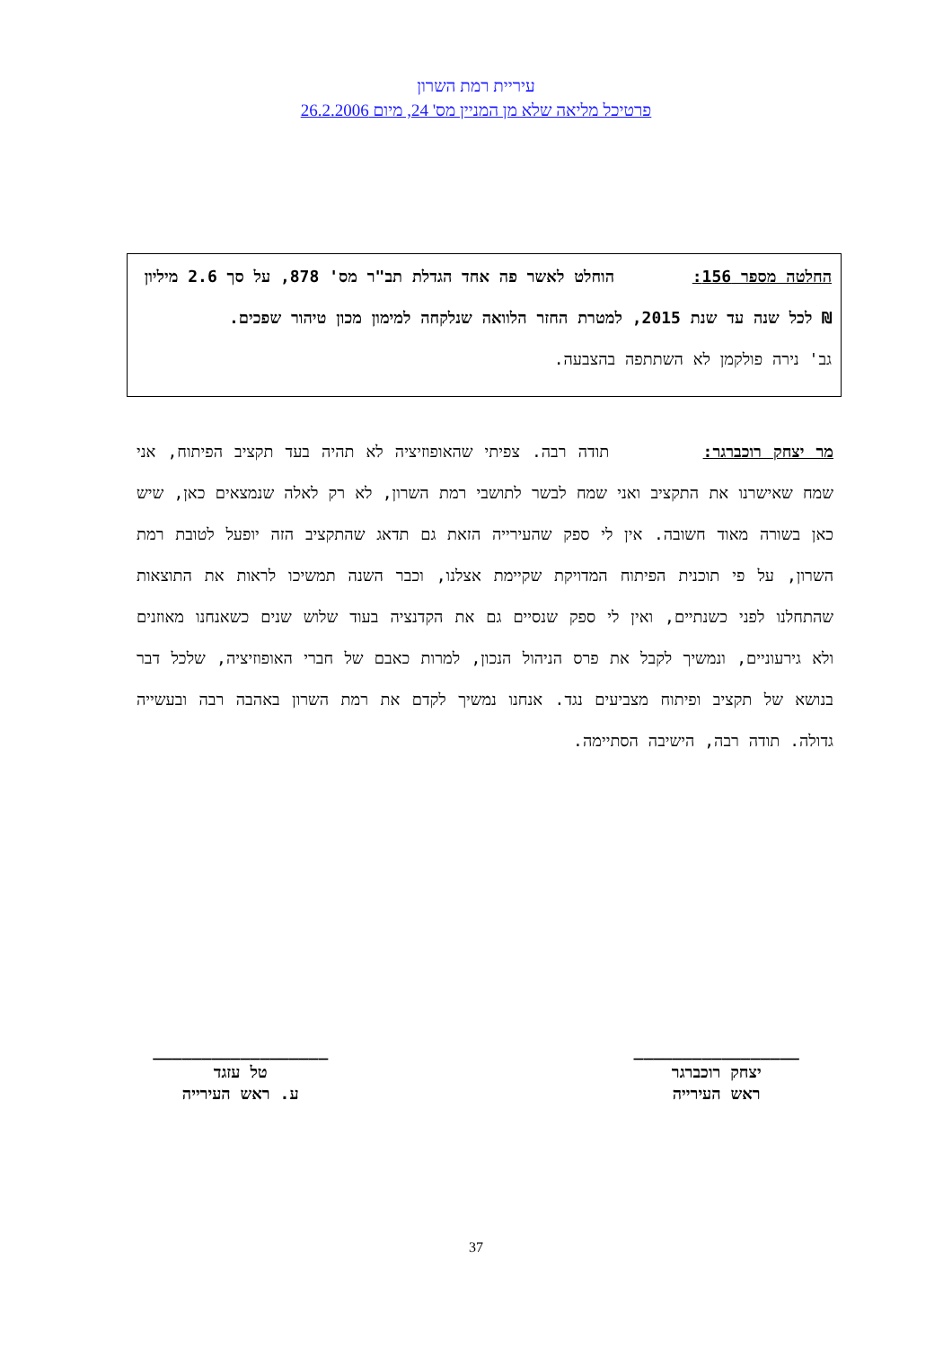עיריית רמת השרון
פרטיכל מליאה שלא מן המניין מס' 24, מיום 26.2.2006
החלטה מספר 156: הוחלט לאשר פה אחד הגדלת תב"ר מס' 878, על סך 2.6 מיליון ₪ לכל שנה עד שנת 2015, למטרת החזר הלוואה שנלקחה למימון מכון טיהור שפכים.
גב' נירה פולקמן לא השתתפה בהצבעה.
מר יצחק רוכברגר: תודה רבה. צפיתי שהאופוזיציה לא תהיה בעד תקציב הפיתוח, אני שמח שאישרנו את התקציב ואני שמח לבשר לתושבי רמת השרון, לא רק לאלה שנמצאים כאן, שיש כאן בשורה מאוד חשובה. אין לי ספק שהעירייה הזאת גם תדאג שהתקציב הזה יופעל לטובת רמת השרון, על פי תוכנית הפיתוח המדויקת שקיימת אצלנו, וכבר השנה תמשיכו לראות את התוצאות שהתחלנו לפני כשנתיים, ואין לי ספק שנסיים גם את הקדנציה בעוד שלוש שנים כשאנחנו מאוזנים ולא גירעוניים, ונמשיך לקבל את פרס הניהול הנכון, למרות כאבם של חברי האופוזיציה, שלכל דבר בנושא של תקציב ופיתוח מצביעים נגד. אנחנו נמשיך לקדם את רמת השרון באהבה רבה ובעשייה גדולה. תודה רבה, הישיבה הסתיימה.
_________________
יצחק רוכברגר
ראש העירייה
__________________
טל עזגד
ע. ראש העירייה
37